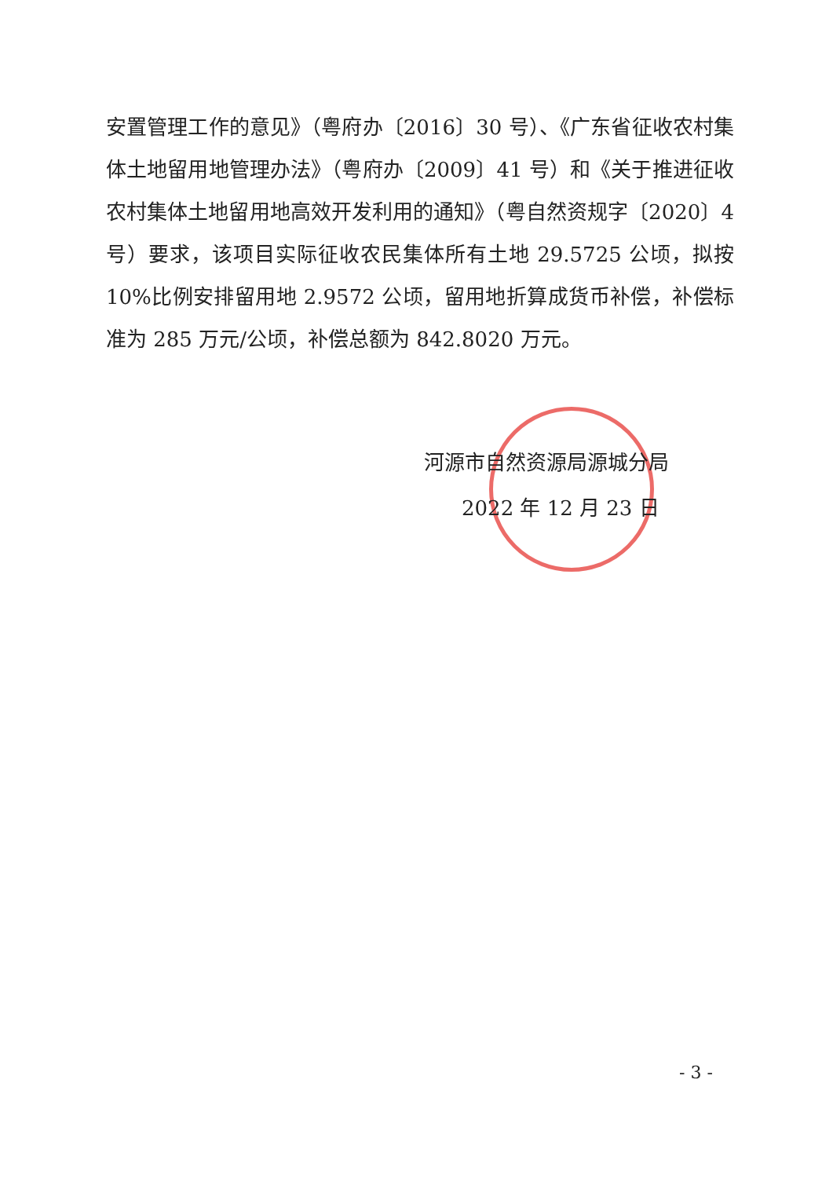安置管理工作的意见》（粤府办〔2016〕30 号）、《广东省征收农村集体土地留用地管理办法》（粤府办〔2009〕41 号）和《关于推进征收农村集体土地留用地高效开发利用的通知》（粤自然资规字〔2020〕4 号）要求，该项目实际征收农民集体所有土地 29.5725 公顷，拟按 10%比例安排留用地 2.9572 公顷，留用地折算成货币补偿，补偿标准为 285 万元/公顷，补偿总额为 842.8020 万元。
河源市自然资源局源城分局
2022 年 12 月 23 日
- 3 -